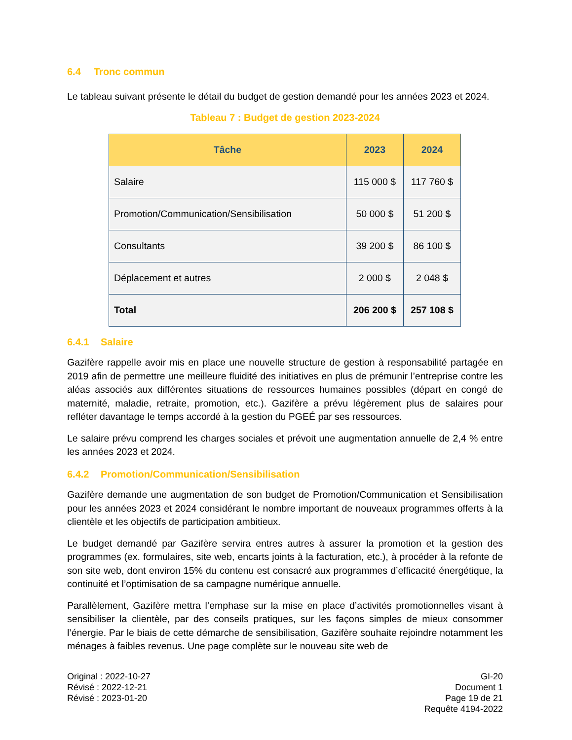6.4 Tronc commun
Le tableau suivant présente le détail du budget de gestion demandé pour les années 2023 et 2024.
Tableau 7 : Budget de gestion 2023-2024
| Tâche | 2023 | 2024 |
| --- | --- | --- |
| Salaire | 115 000 $ | 117 760 $ |
| Promotion/Communication/Sensibilisation | 50 000 $ | 51 200 $ |
| Consultants | 39 200 $ | 86 100 $ |
| Déplacement et autres | 2 000 $ | 2 048 $ |
| Total | 206 200 $ | 257 108 $ |
6.4.1 Salaire
Gazifère rappelle avoir mis en place une nouvelle structure de gestion à responsabilité partagée en 2019 afin de permettre une meilleure fluidité des initiatives en plus de prémunir l’entreprise contre les aléas associés aux différentes situations de ressources humaines possibles (départ en congé de maternité, maladie, retraite, promotion, etc.). Gazifère a prévu légèrement plus de salaires pour refléter davantage le temps accordé à la gestion du PGEÉ par ses ressources.
Le salaire prévu comprend les charges sociales et prévoit une augmentation annuelle de 2,4 % entre les années 2023 et 2024.
6.4.2 Promotion/Communication/Sensibilisation
Gazifère demande une augmentation de son budget de Promotion/Communication et Sensibilisation pour les années 2023 et 2024 considérant le nombre important de nouveaux programmes offerts à la clientèle et les objectifs de participation ambitieux.
Le budget demandé par Gazifère servira entres autres à assurer la promotion et la gestion des programmes (ex. formulaires, site web, encarts joints à la facturation, etc.), à procéder à la refonte de son site web, dont environ 15% du contenu est consacré aux programmes d’efficacité énergétique, la continuité et l’optimisation de sa campagne numérique annuelle.
Parallèlement, Gazifère mettra l’emphase sur la mise en place d’activités promotionnelles visant à sensibiliser la clientèle, par des conseils pratiques, sur les façons simples de mieux consommer l’énergie. Par le biais de cette démarche de sensibilisation, Gazifère souhaite rejoindre notamment les ménages à faibles revenus. Une page complète sur le nouveau site web de
Original : 2022-10-27
Révisé : 2022-12-21
Révisé : 2023-01-20
GI-20
Document 1
Page 19 de 21
Requête 4194-2022